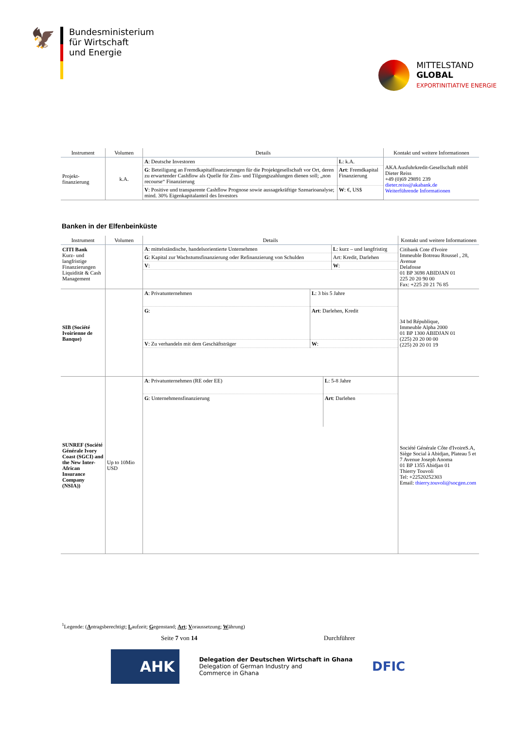🦅
Bundesministerium
für Wirtschaft
und Energie
MITTELSTAND
GLOBAL
EXPORTINITIATIVE ENERGIE
| Instrument | Volumen | Details | Kontakt und weitere Informationen |
| --- | --- | --- | --- |
| Projekt- finanzierung | k.A. | / A : Deutsche Investoren / L : k.A. / / G : Beteiligung an Fremdkapitalfinanzierungen für die Projektgesellschaft vor Ort, deren zu erwartender Cashflow als Quelle für Zins- und Tilgungszahlungen dienen soll; „non recourse“ Finanzierung / Art : Fremdkapital Finanzierung / / V : Positive und transparente Cashflow Prognose sowie aussagekräftige Szenarioanalyse; mind. 30% Eigenkapitalanteil des Investors / W : €, US$ / | AKA Ausfuhrkredit-Gesellschaft mbH Dieter Reiss +49 (0)69 29891 239 dieter.reiss@akabank.de Weiterführende Informationen |
Banken in der Elfenbeinküste
| Instrument | Volumen | Details | Kontakt und weitere Informationen |
| --- | --- | --- | --- |
| CITI Bank Kurz- und langfristige Finanzierungen Liquidität & Cash Management | | / A : mittelständische, handelsorientierte Unternehmen / L : kurz – und langfristirg / / G : Kapital zur Wachstumsfinanzierung oder Refinanzierung von Schulden / Art: Kredit, Darlehen / / V : / W : / | Citibank Cote d'Ivoire Immeuble Botreau Roussel , 28, Avenue Delafosse 01 BP 3698 ABIDJAN 01 225 20 20 90 00 Fax: +225 20 21 76 85 |
| SIB (Société Ivoirienne de Banque) | | / A : Privatunternehmen / L : 3 bis 5 Jahre / / G : / Art : Darlehen, Kredit / / V : Zu verhandeln mit dem Geschäftsträger / W : / | 34 bd République, Immeuble Alpha 2000 01 BP 1300 ABIDJAN 01 (225) 20 20 00 00 (225) 20 20 01 19 |
| SUNREF (Société Générale Ivory Coast (SGCI) and the New Inter-African Insurance Company (NSIA)) | Up to 10Mio USD | / A : Privatunternehmen (RE oder EE) / L : 5-8 Jahre / / G : Unternehmensfinanzierung / Art : Darlehen / | Société Générale Côte d'IvoireS.A, Siège Social à Abidjan, Plateau 5 et 7 Avenue Joseph Anoma 01 BP 1355 Abidjan 01 Thierry Touvoli Tel: +22520252303 Email: thierry.touvoli@socgen.com |
<sup>1</sup> Legende: (Antragsberechtigt; Laufzeit; Gegenstand; Art; Voraussetzung; Währung)
Seite 7 von 14 Durchführer
AHK
Delegation der Deutschen Wirtschaft in Ghana
Delegation of German Industry and
Commerce in Ghana
DFIC